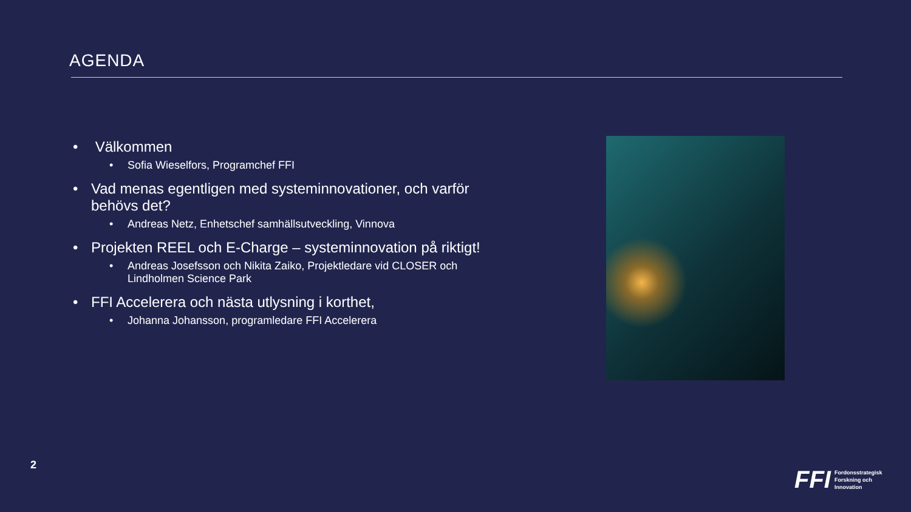AGENDA
• Välkommen
• Sofia Wieselfors, Programchef FFI
• Vad menas egentligen med systeminnovationer, och varför behövs det?
• Andreas Netz, Enhetschef samhällsutveckling, Vinnova
• Projekten REEL och E-Charge – systeminnovation på riktigt!
• Andreas Josefsson och Nikita Zaiko, Projektledare vid CLOSER och Lindholmen Science Park
• FFI Accelerera och nästa utlysning i korthet,
• Johanna Johansson, programledare FFI Accelerera
2
FFI Fordonsstrategisk
Forskning och
Innovation